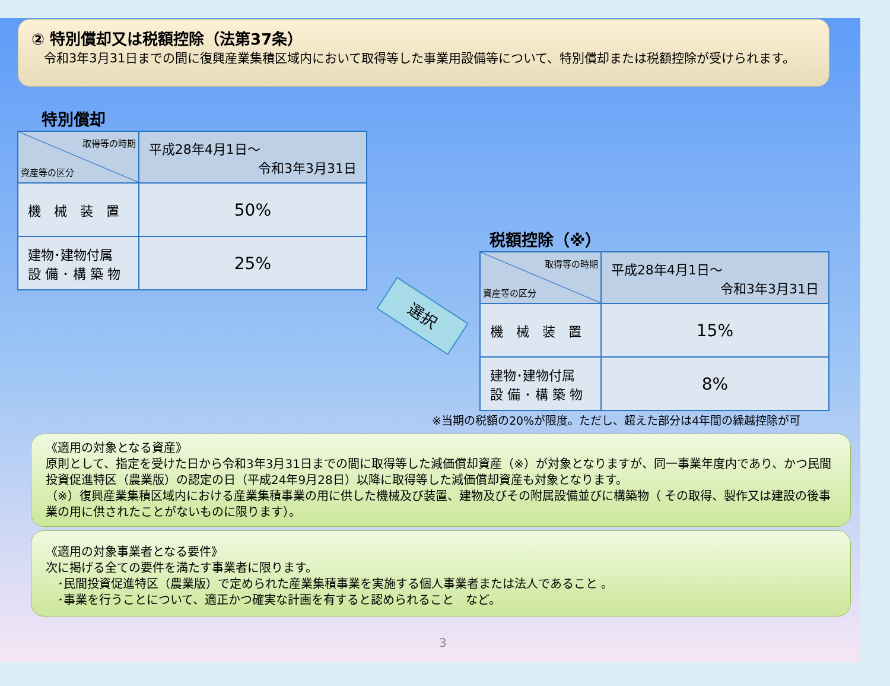② 特別償却又は税額控除（法第37条）
　令和3年3月31日までの間に復興産業集積区域内において取得等した事業用設備等について、特別償却または税額控除が受けられます。
特別償却
| 取得等の時期 資産等の区分 | 平成28年4月1日～ 令和3年3月31日 |
| 機 械 装 置 | 50% |
| 建物･建物付属 設 備 ･ 構 築 物 | 25% |
選択
税額控除（※）
| 取得等の時期 資産等の区分 | 平成28年4月1日～ 令和3年3月31日 |
| 機 械 装 置 | 15% |
| 建物･建物付属 設 備 ･ 構 築 物 | 8% |
※当期の税額の20%が限度。ただし、超えた部分は4年間の繰越控除が可
《適用の対象となる資産》
原則として、指定を受けた日から令和3年3月31日までの間に取得等した減価償却資産（※）が対象となりますが、同一事業年度内であり、かつ民間投資促進特区（農業版）の認定の日（平成24年9月28日）以降に取得等した減価償却資産も対象となります。
（※）復興産業集積区域内における産業集積事業の用に供した機械及び装置、建物及びその附属設備並びに構築物（ その取得、製作又は建設の後事業の用に供されたことがないものに限ります）。
《適用の対象事業者となる要件》
次に掲げる全ての要件を満たす事業者に限ります。
　･民間投資促進特区（農業版）で定められた産業集積事業を実施する個人事業者または法人であること 。
　･事業を行うことについて、適正かつ確実な計画を有すると認められること　など。
3